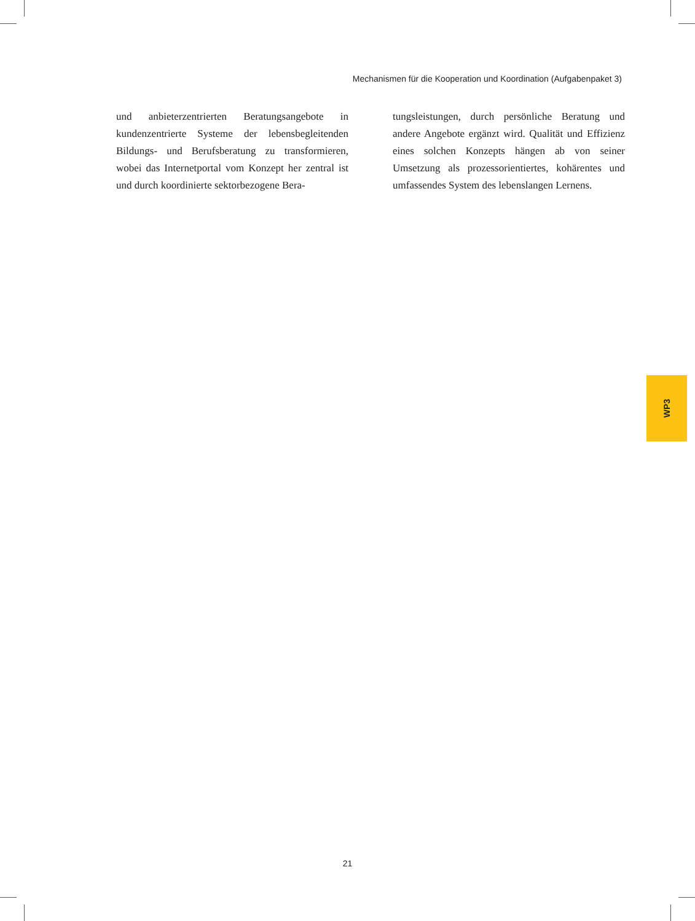Mechanismen für die Kooperation und Koordination (Aufgabenpaket 3)
und anbieterzentrierten Beratungsangebote in kundenzentrierte Systeme der lebensbegleitenden Bildungs- und Berufsberatung zu transformieren, wobei das Internetportal vom Konzept her zentral ist und durch koordinierte sektorbezogene Bera-
tungsleistungen, durch persönliche Beratung und andere Angebote ergänzt wird. Qualität und Effizienz eines solchen Konzepts hängen ab von seiner Umsetzung als prozessorientiertes, kohärentes und umfassendes System des lebenslangen Lernens.
WP3
21